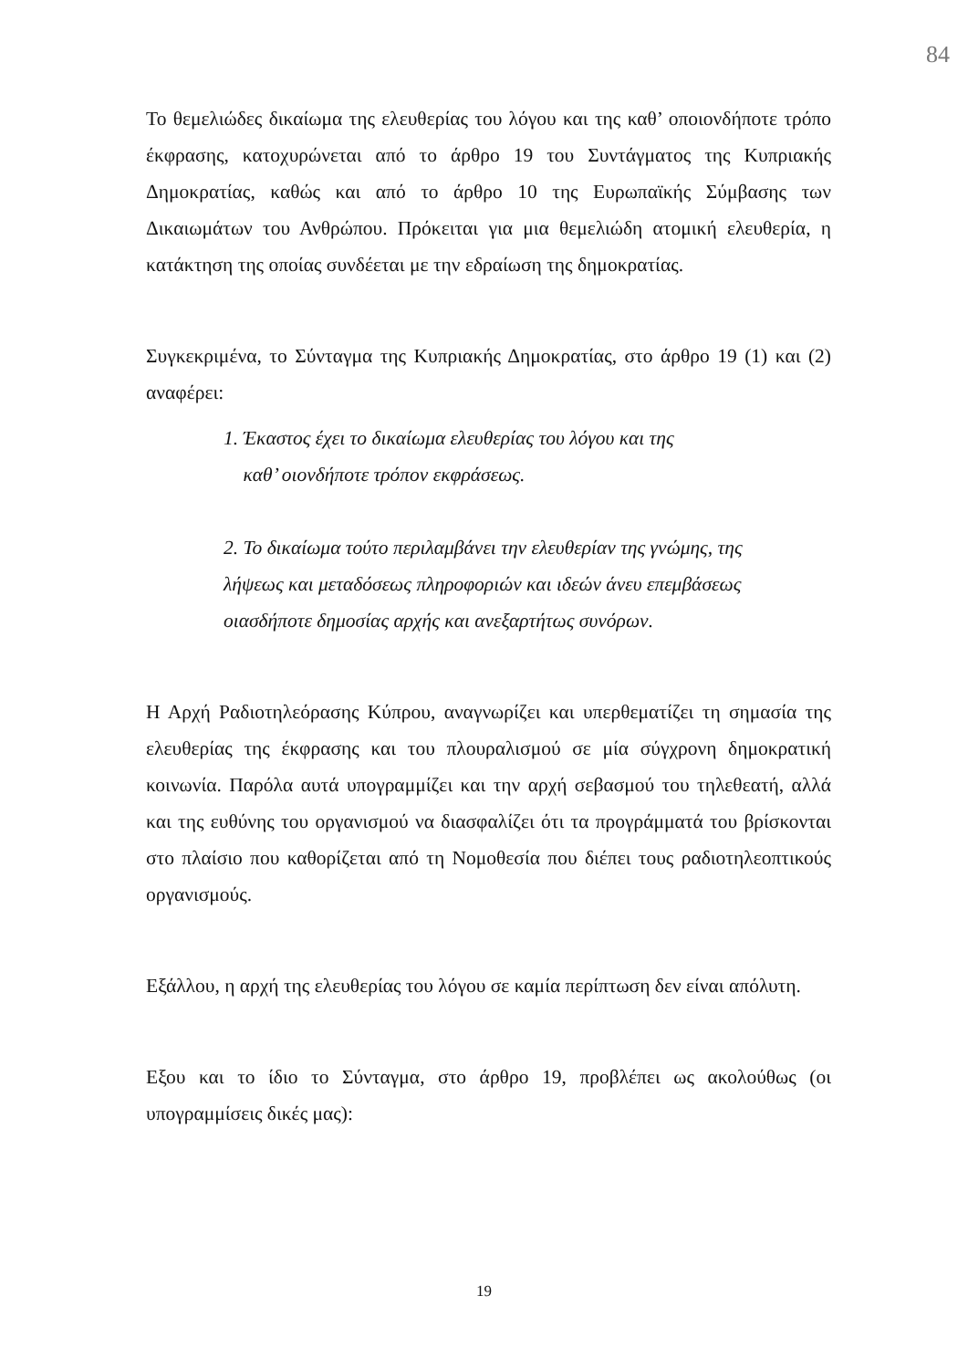84
Το θεμελιώδες δικαίωμα της ελευθερίας του λόγου και της καθ’ οποιονδήποτε τρόπο έκφρασης, κατοχυρώνεται από το άρθρο 19 του Συντάγματος της Κυπριακής Δημοκρατίας, καθώς και από το άρθρο 10 της Ευρωπαϊκής Σύμβασης των Δικαιωμάτων του Ανθρώπου. Πρόκειται για μια θεμελιώδη ατομική ελευθερία, η κατάκτηση της οποίας συνδέεται με την εδραίωση της δημοκρατίας.
Συγκεκριμένα, το Σύνταγμα της Κυπριακής Δημοκρατίας, στο άρθρο 19 (1) και (2) αναφέρει:
1. Έκαστος έχει το δικαίωμα ελευθερίας του λόγου και της
καθ’ οιονδήποτε τρόπον εκφράσεως.
2. Το δικαίωμα τούτο περιλαμβάνει την ελευθερίαν της γνώμης, της λήψεως και μεταδόσεως πληροφοριών και ιδεών άνευ επεμβάσεως οιασδήποτε δημοσίας αρχής και ανεξαρτήτως συνόρων.
Η Αρχή Ραδιοτηλεόρασης Κύπρου, αναγνωρίζει και υπερθεματίζει τη σημασία της ελευθερίας της έκφρασης και του πλουραλισμού σε μία σύγχρονη δημοκρατική κοινωνία. Παρόλα αυτά υπογραμμίζει και την αρχή σεβασμού του τηλεθεατή, αλλά και της ευθύνης του οργανισμού να διασφαλίζει ότι τα προγράμματά του βρίσκονται στο πλαίσιο που καθορίζεται από τη Νομοθεσία που διέπει τους ραδιοτηλεοπτικούς οργανισμούς.
Εξάλλου, η αρχή της ελευθερίας του λόγου σε καμία περίπτωση δεν είναι απόλυτη.
Εξου και το ίδιο το Σύνταγμα, στο άρθρο 19, προβλέπει ως ακολούθως (οι υπογραμμίσεις δικές μας):
19